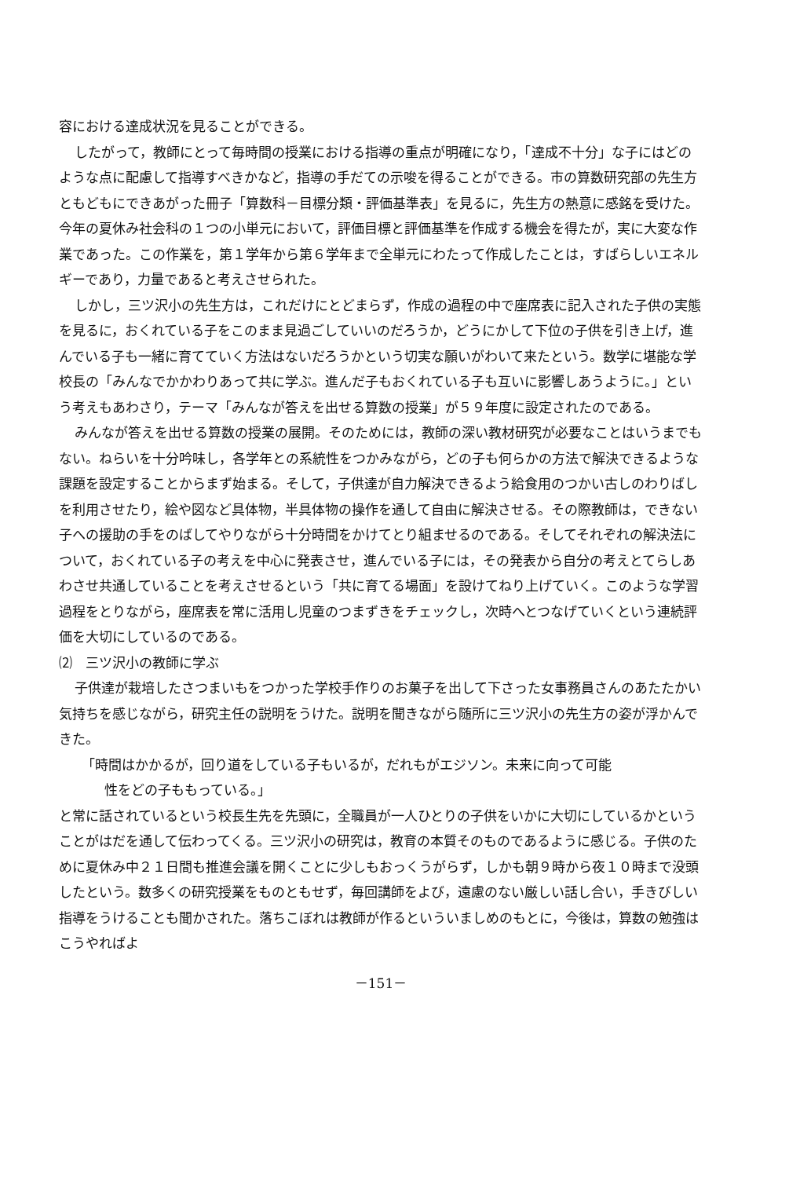容における達成状況を見ることができる。
したがって，教師にとって毎時間の授業における指導の重点が明確になり，「達成不十分」な子にはどのような点に配慮して指導すべきかなど，指導の手だての示唆を得ることができる。市の算数研究部の先生方ともどもにできあがった冊子「算数科－目標分類・評価基準表」を見るに，先生方の熱意に感銘を受けた。今年の夏休み社会科の１つの小単元において，評価目標と評価基準を作成する機会を得たが，実に大変な作業であった。この作業を，第１学年から第６学年まで全単元にわたって作成したことは，すばらしいエネルギーであり，力量であると考えさせられた。
しかし，三ツ沢小の先生方は，これだけにとどまらず，作成の過程の中で座席表に記入された子供の実態を見るに，おくれている子をこのまま見過ごしていいのだろうか，どうにかして下位の子供を引き上げ，進んでいる子も一緒に育てていく方法はないだろうかという切実な願いがわいて来たという。数学に堪能な学校長の「みんなでかかわりあって共に学ぶ。進んだ子もおくれている子も互いに影響しあうように。」という考えもあわさり，テーマ「みんなが答えを出せる算数の授業」が５９年度に設定されたのである。
みんなが答えを出せる算数の授業の展開。そのためには，教師の深い教材研究が必要なことはいうまでもない。ねらいを十分吟味し，各学年との系統性をつかみながら，どの子も何らかの方法で解決できるような課題を設定することからまず始まる。そして，子供達が自力解決できるよう給食用のつかい古しのわりばしを利用させたり，絵や図など具体物，半具体物の操作を通して自由に解決させる。その際教師は，できない子への援助の手をのばしてやりながら十分時間をかけてとり組ませるのである。そしてそれぞれの解決法について，おくれている子の考えを中心に発表させ，進んでいる子には，その発表から自分の考えとてらしあわさせ共通していることを考えさせるという「共に育てる場面」を設けてねり上げていく。このような学習過程をとりながら，座席表を常に活用し児童のつまずきをチェックし，次時へとつなげていくという連続評価を大切にしているのである。
⑵　三ツ沢小の教師に学ぶ
子供達が栽培したさつまいもをつかった学校手作りのお菓子を出して下さった女事務員さんのあたたかい気持ちを感じながら，研究主任の説明をうけた。説明を聞きながら随所に三ツ沢小の先生方の姿が浮かんできた。
「時間はかかるが，回り道をしている子もいるが，だれもがエジソン。未来に向って可能
性をどの子ももっている。」
と常に話されているという校長生先を先頭に，全職員が一人ひとりの子供をいかに大切にしているかということがはだを通して伝わってくる。三ツ沢小の研究は，教育の本質そのものであるように感じる。子供のために夏休み中２１日間も推進会議を開くことに少しもおっくうがらず，しかも朝９時から夜１０時まで没頭したという。数多くの研究授業をものともせず，毎回講師をよび，遠慮のない厳しい話し合い，手きびしい指導をうけることも聞かされた。落ちこぼれは教師が作るといういましめのもとに，今後は，算数の勉強はこうやればよ
－151－